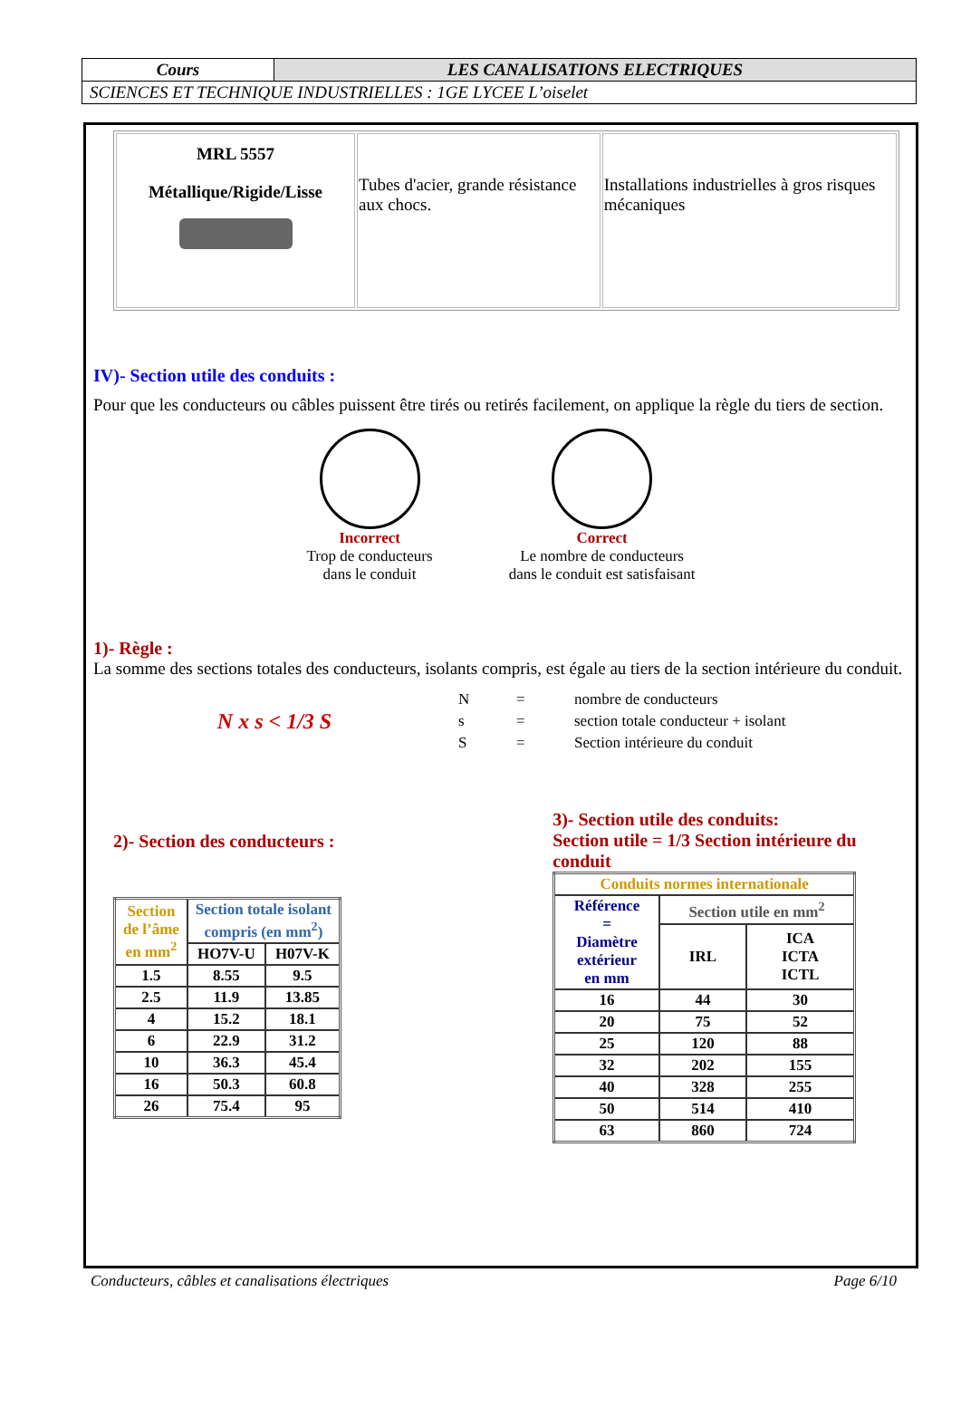| Cours | LES CANALISATIONS ELECTRIQUES |
| SCIENCES ET TECHNIQUE INDUSTRIELLES : 1GE LYCEE L’oiselet | |
| MRL 5557 Métallique/Rigide/Lisse | Tubes d'acier, grande résistance aux chocs. | Installations industrielles à gros risques mécaniques |
IV)- Section utile des conduits :
Pour que les conducteurs ou câbles puissent être tirés ou retirés facilement, on applique la règle du tiers de section.
Incorrect
Trop de conducteurs
dans le conduit
Correct
Le nombre de conducteurs
dans le conduit est satisfaisant
1)- Règle :
La somme des sections totales des conducteurs, isolants compris, est égale au tiers de la section intérieure du conduit.
N x s < 1/3 S
| N | = | nombre de conducteurs |
| s | = | section totale conducteur + isolant |
| S | = | Section intérieure du conduit |
2)- Section des conducteurs :
| Section de l’âme en mm<sup>2</sup> | Section totale isolant compris (en mm<sup>2</sup>) | |
| --- | --- | --- |
| | HO7V-U | H07V-K |
| 1.5 | 8.55 | 9.5 |
| 2.5 | 11.9 | 13.85 |
| 4 | 15.2 | 18.1 |
| 6 | 22.9 | 31.2 |
| 10 | 36.3 | 45.4 |
| 16 | 50.3 | 60.8 |
| 26 | 75.4 | 95 |
3)- Section utile des conduits:
Section utile = 1/3 Section intérieure du conduit
| Conduits normes internationale | | |
| --- | --- | --- |
| Référence = Diamètre extérieur en mm | Section utile en mm<sup>2</sup> | |
| | IRL | ICA ICTA ICTL |
| 16 | 44 | 30 |
| 20 | 75 | 52 |
| 25 | 120 | 88 |
| 32 | 202 | 155 |
| 40 | 328 | 255 |
| 50 | 514 | 410 |
| 63 | 860 | 724 |
Conducteurs, câbles et canalisations électriques Page 6/10